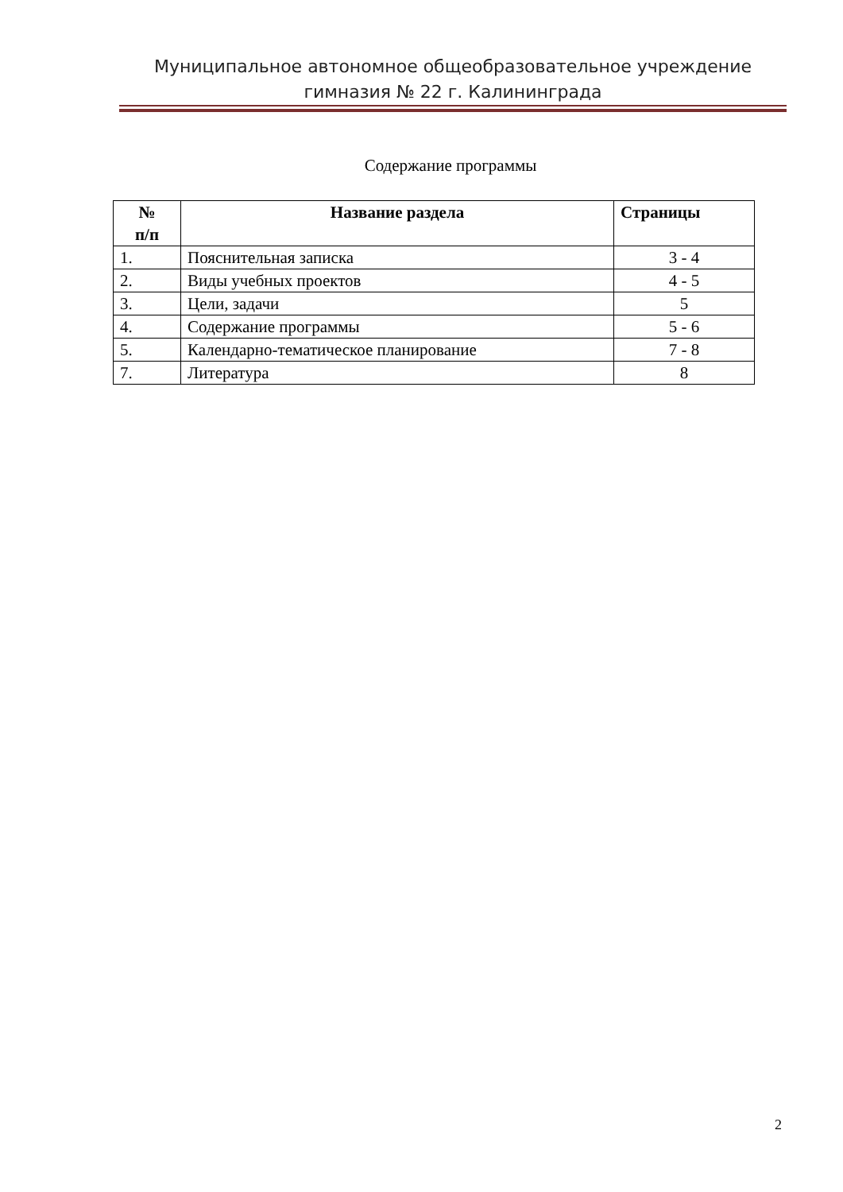Муниципальное автономное общеобразовательное учреждение
гимназия № 22 г. Калининграда
Содержание программы
| № п/п | Название раздела | Страницы |
| --- | --- | --- |
| 1. | Пояснительная записка | 3 - 4 |
| 2. | Виды учебных проектов | 4 - 5 |
| 3. | Цели, задачи | 5 |
| 4. | Содержание программы | 5 - 6 |
| 5. | Календарно-тематическое планирование | 7 - 8 |
| 7. | Литература | 8 |
2